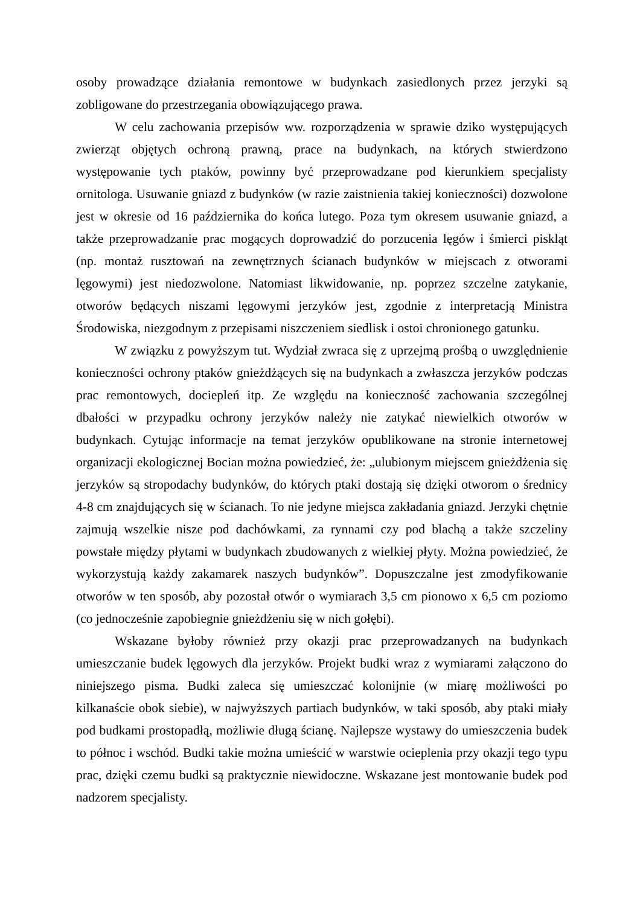osoby prowadzące działania remontowe w budynkach zasiedlonych przez jerzyki są zobligowane do przestrzegania obowiązującego prawa.
W celu zachowania przepisów ww. rozporządzenia w sprawie dziko występujących zwierząt objętych ochroną prawną, prace na budynkach, na których stwierdzono występowanie tych ptaków, powinny być przeprowadzane pod kierunkiem specjalisty ornitologa. Usuwanie gniazd z budynków (w razie zaistnienia takiej konieczności) dozwolone jest w okresie od 16 października do końca lutego. Poza tym okresem usuwanie gniazd, a także przeprowadzanie prac mogących doprowadzić do porzucenia lęgów i śmierci piskląt (np. montaż rusztowań na zewnętrznych ścianach budynków w miejscach z otworami lęgowymi) jest niedozwolone. Natomiast likwidowanie, np. poprzez szczelne zatykanie, otworów będących niszami lęgowymi jerzyków jest, zgodnie z interpretacją Ministra Środowiska, niezgodnym z przepisami niszczeniem siedlisk i ostoi chronionego gatunku.
W związku z powyższym tut. Wydział zwraca się z uprzejmą prośbą o uwzględnienie konieczności ochrony ptaków gnieżdżących się na budynkach a zwłaszcza jerzyków podczas prac remontowych, dociepleń itp. Ze względu na konieczność zachowania szczególnej dbałości w przypadku ochrony jerzyków należy nie zatykać niewielkich otworów w budynkach. Cytując informacje na temat jerzyków opublikowane na stronie internetowej organizacji ekologicznej Bocian można powiedzieć, że: „ulubionym miejscem gnieżdżenia się jerzyków są stropodachy budynków, do których ptaki dostają się dzięki otworom o średnicy 4-8 cm znajdujących się w ścianach. To nie jedyne miejsca zakładania gniazd. Jerzyki chętnie zajmują wszelkie nisze pod dachówkami, za rynnami czy pod blachą a także szczeliny powstałe między płytami w budynkach zbudowanych z wielkiej płyty. Można powiedzieć, że wykorzystują każdy zakamarek naszych budynków”. Dopuszczalne jest zmodyfikowanie otworów w ten sposób, aby pozostał otwór o wymiarach 3,5 cm pionowo x 6,5 cm poziomo (co jednocześnie zapobiegnie gnieżdżeniu się w nich gołębi).
Wskazane byłoby również przy okazji prac przeprowadzanych na budynkach umieszczanie budek lęgowych dla jerzyków. Projekt budki wraz z wymiarami załączono do niniejszego pisma. Budki zaleca się umieszczać kolonijnie (w miarę możliwości po kilkanaście obok siebie), w najwyższych partiach budynków, w taki sposób, aby ptaki miały pod budkami prostopadłą, możliwie długą ścianę. Najlepsze wystawy do umieszczenia budek to północ i wschód. Budki takie można umieścić w warstwie ocieplenia przy okazji tego typu prac, dzięki czemu budki są praktycznie niewidoczne. Wskazane jest montowanie budek pod nadzorem specjalisty.